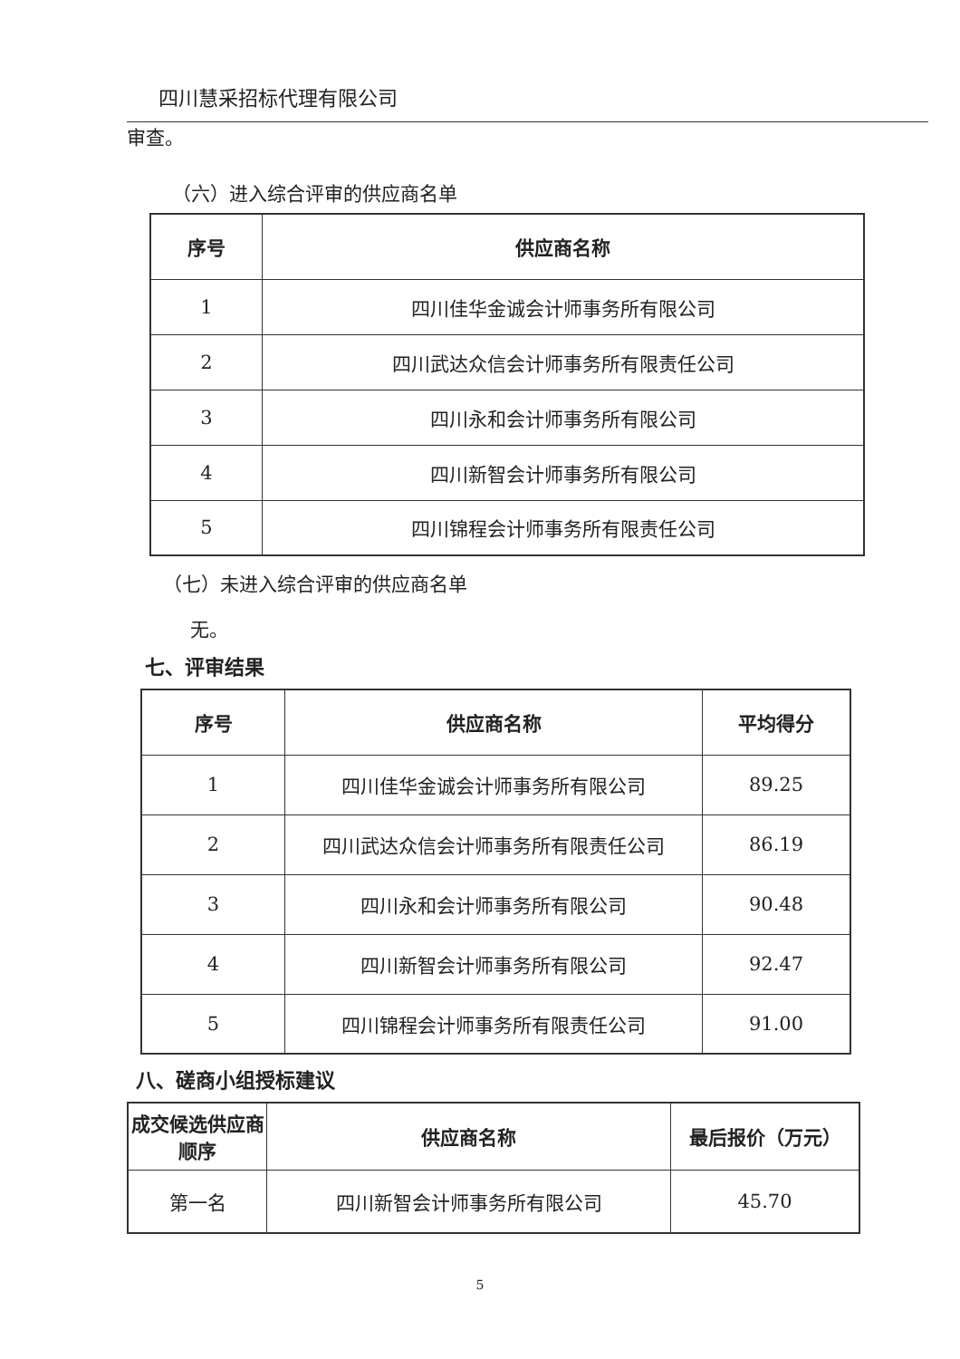四川慧采招标代理有限公司
审查。
（六）进入综合评审的供应商名单
| 序号 | 供应商名称 |
| --- | --- |
| 1 | 四川佳华金诚会计师事务所有限公司 |
| 2 | 四川武达众信会计师事务所有限责任公司 |
| 3 | 四川永和会计师事务所有限公司 |
| 4 | 四川新智会计师事务所有限公司 |
| 5 | 四川锦程会计师事务所有限责任公司 |
（七）未进入综合评审的供应商名单
无。
七、评审结果
| 序号 | 供应商名称 | 平均得分 |
| --- | --- | --- |
| 1 | 四川佳华金诚会计师事务所有限公司 | 89.25 |
| 2 | 四川武达众信会计师事务所有限责任公司 | 86.19 |
| 3 | 四川永和会计师事务所有限公司 | 90.48 |
| 4 | 四川新智会计师事务所有限公司 | 92.47 |
| 5 | 四川锦程会计师事务所有限责任公司 | 91.00 |
八、磋商小组授标建议
| 成交候选供应商顺序 | 供应商名称 | 最后报价（万元） |
| --- | --- | --- |
| 第一名 | 四川新智会计师事务所有限公司 | 45.70 |
5